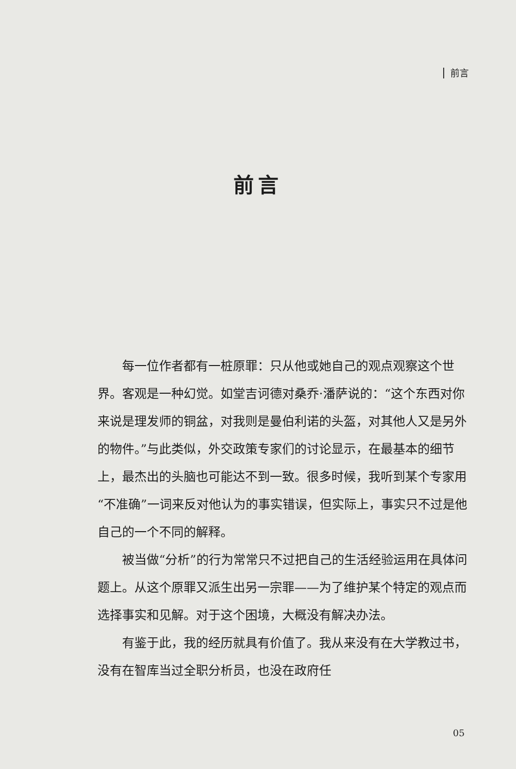前言
前言
每一位作者都有一桩原罪：只从他或她自己的观点观察这个世界。客观是一种幻觉。如堂吉诃德对桑乔·潘萨说的：“这个东西对你来说是理发师的铜盆，对我则是曼伯利诺的头盔，对其他人又是另外的物件。”与此类似，外交政策专家们的讨论显示，在最基本的细节上，最杰出的头脑也可能达不到一致。很多时候，我听到某个专家用“不准确”一词来反对他认为的事实错误，但实际上，事实只不过是他自己的一个不同的解释。
被当做“分析”的行为常常只不过把自己的生活经验运用在具体问题上。从这个原罪又派生出另一宗罪——为了维护某个特定的观点而选择事实和见解。对于这个困境，大概没有解决办法。
有鉴于此，我的经历就具有价值了。我从来没有在大学教过书，没有在智库当过全职分析员，也没在政府任
05